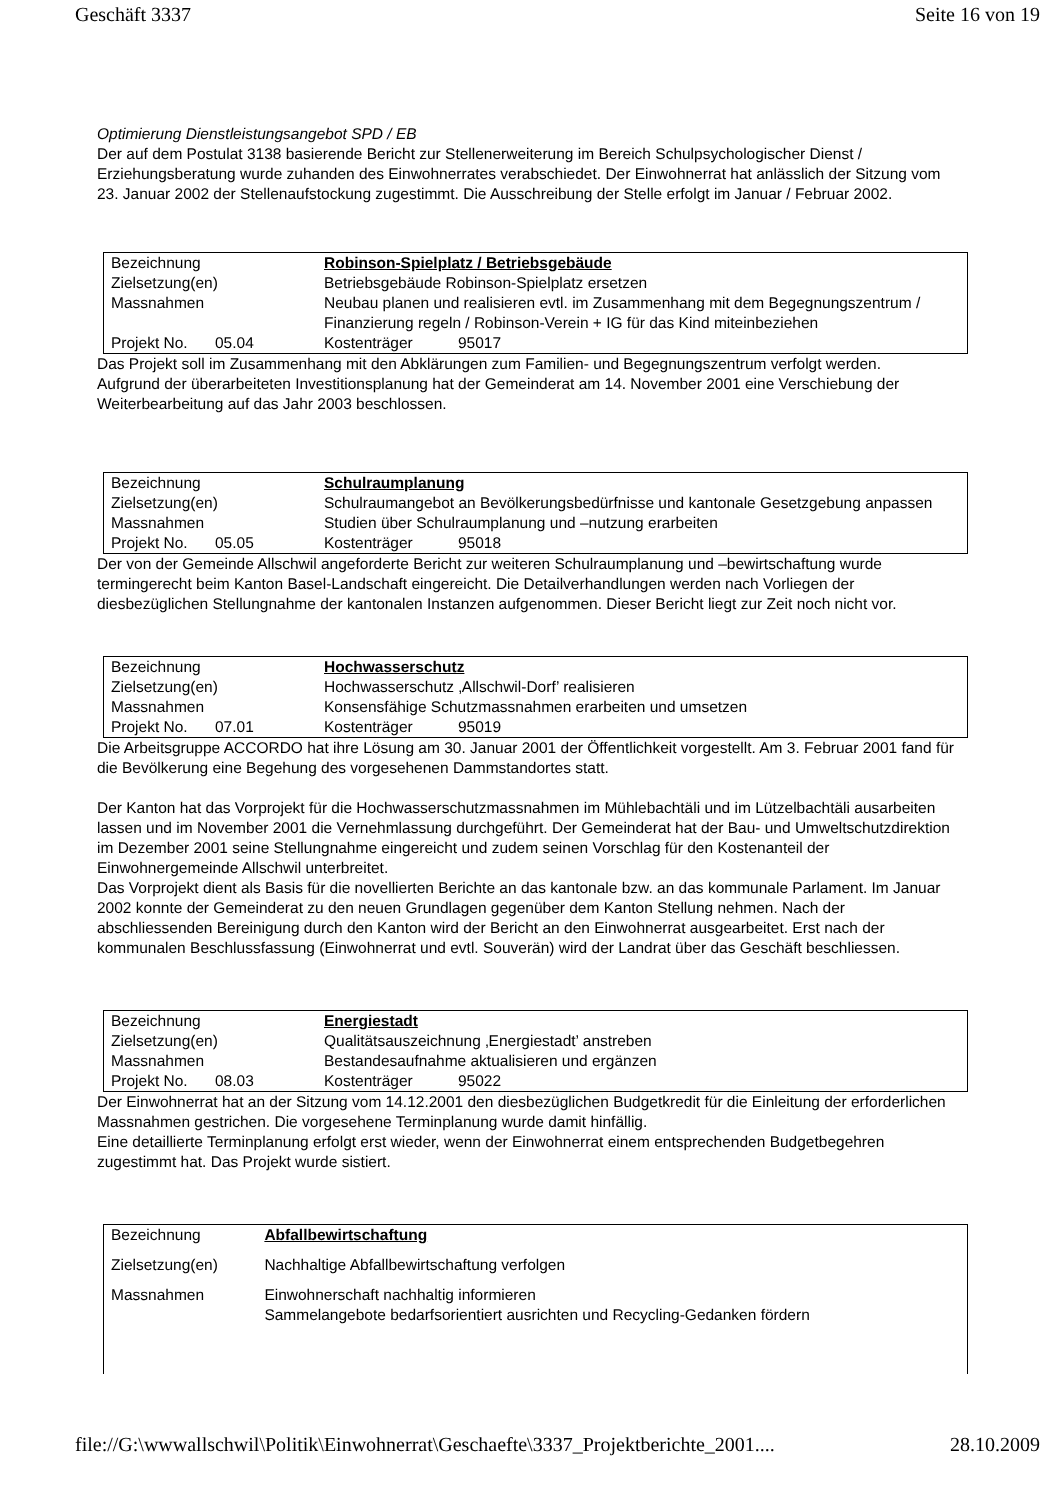Geschäft 3337 Seite 16 von 19
Optimierung Dienstleistungsangebot SPD / EB
Der auf dem Postulat 3138 basierende Bericht zur Stellenerweiterung im Bereich Schulpsychologischer Dienst / Erziehungsberatung wurde zuhanden des Einwohnerrates verabschiedet. Der Einwohnerrat hat anlässlich der Sitzung vom 23. Januar 2002 der Stellenaufstockung zugestimmt. Die Ausschreibung der Stelle erfolgt im Januar / Februar 2002.
| Bezeichnung | | Robinson-Spielplatz / Betriebsgebäude | |
| Zielsetzung(en) | | Betriebsgebäude Robinson-Spielplatz ersetzen | |
| Massnahmen | | Neubau planen und realisieren evtl. im Zusammenhang mit dem Begegnungszentrum / Finanzierung regeln / Robinson-Verein + IG für das Kind miteinbeziehen | |
| Projekt No. | 05.04 | Kostenträger | 95017 |
Das Projekt soll im Zusammenhang mit den Abklärungen zum Familien- und Begegnungszentrum verfolgt werden.
Aufgrund der überarbeiteten Investitionsplanung hat der Gemeinderat am 14. November 2001 eine Verschiebung der Weiterbearbeitung auf das Jahr 2003 beschlossen.
| Bezeichnung | | Schulraumplanung | |
| Zielsetzung(en) | | Schulraumangebot an Bevölkerungsbedürfnisse und kantonale Gesetzgebung anpassen | |
| Massnahmen | | Studien über Schulraumplanung und –nutzung erarbeiten | |
| Projekt No. | 05.05 | Kostenträger | 95018 |
Der von der Gemeinde Allschwil angeforderte Bericht zur weiteren Schulraumplanung und –bewirtschaftung wurde termingerecht beim Kanton Basel-Landschaft eingereicht. Die Detailverhandlungen werden nach Vorliegen der diesbezüglichen Stellungnahme der kantonalen Instanzen aufgenommen. Dieser Bericht liegt zur Zeit noch nicht vor.
| Bezeichnung | | Hochwasserschutz | |
| Zielsetzung(en) | | Hochwasserschutz ‚Allschwil-Dorf’ realisieren | |
| Massnahmen | | Konsensfähige Schutzmassnahmen erarbeiten und umsetzen | |
| Projekt No. | 07.01 | Kostenträger | 95019 |
Die Arbeitsgruppe ACCORDO hat ihre Lösung am 30. Januar 2001 der Öffentlichkeit vorgestellt. Am 3. Februar 2001 fand für die Bevölkerung eine Begehung des vorgesehenen Dammstandortes statt.
Der Kanton hat das Vorprojekt für die Hochwasserschutzmassnahmen im Mühlebachtäli und im Lützelbachtäli ausarbeiten lassen und im November 2001 die Vernehmlassung durchgeführt. Der Gemeinderat hat der Bau- und Umweltschutzdirektion im Dezember 2001 seine Stellungnahme eingereicht und zudem seinen Vorschlag für den Kostenanteil der Einwohnergemeinde Allschwil unterbreitet.
Das Vorprojekt dient als Basis für die novellierten Berichte an das kantonale bzw. an das kommunale Parlament. Im Januar 2002 konnte der Gemeinderat zu den neuen Grundlagen gegenüber dem Kanton Stellung nehmen. Nach der abschliessenden Bereinigung durch den Kanton wird der Bericht an den Einwohnerrat ausgearbeitet. Erst nach der kommunalen Beschlussfassung (Einwohnerrat und evtl. Souverän) wird der Landrat über das Geschäft beschliessen.
| Bezeichnung | | Energiestadt | |
| Zielsetzung(en) | | Qualitätsauszeichnung ‚Energiestadt’ anstreben | |
| Massnahmen | | Bestandesaufnahme aktualisieren und ergänzen | |
| Projekt No. | 08.03 | Kostenträger | 95022 |
Der Einwohnerrat hat an der Sitzung vom 14.12.2001 den diesbezüglichen Budgetkredit für die Einleitung der erforderlichen Massnahmen gestrichen. Die vorgesehene Terminplanung wurde damit hinfällig.
Eine detaillierte Terminplanung erfolgt erst wieder, wenn der Einwohnerrat einem entsprechenden Budgetbegehren zugestimmt hat. Das Projekt wurde sistiert.
| Bezeichnung | Abfallbewirtschaftung |
| Zielsetzung(en) | Nachhaltige Abfallbewirtschaftung verfolgen |
| Massnahmen | Einwohnerschaft nachhaltig informieren Sammelangebote bedarfsorientiert ausrichten und Recycling-Gedanken fördern |
file://G:\wwwallschwil\Politik\Einwohnerrat\Geschaefte\3337_Projektberichte_2001.... 28.10.2009